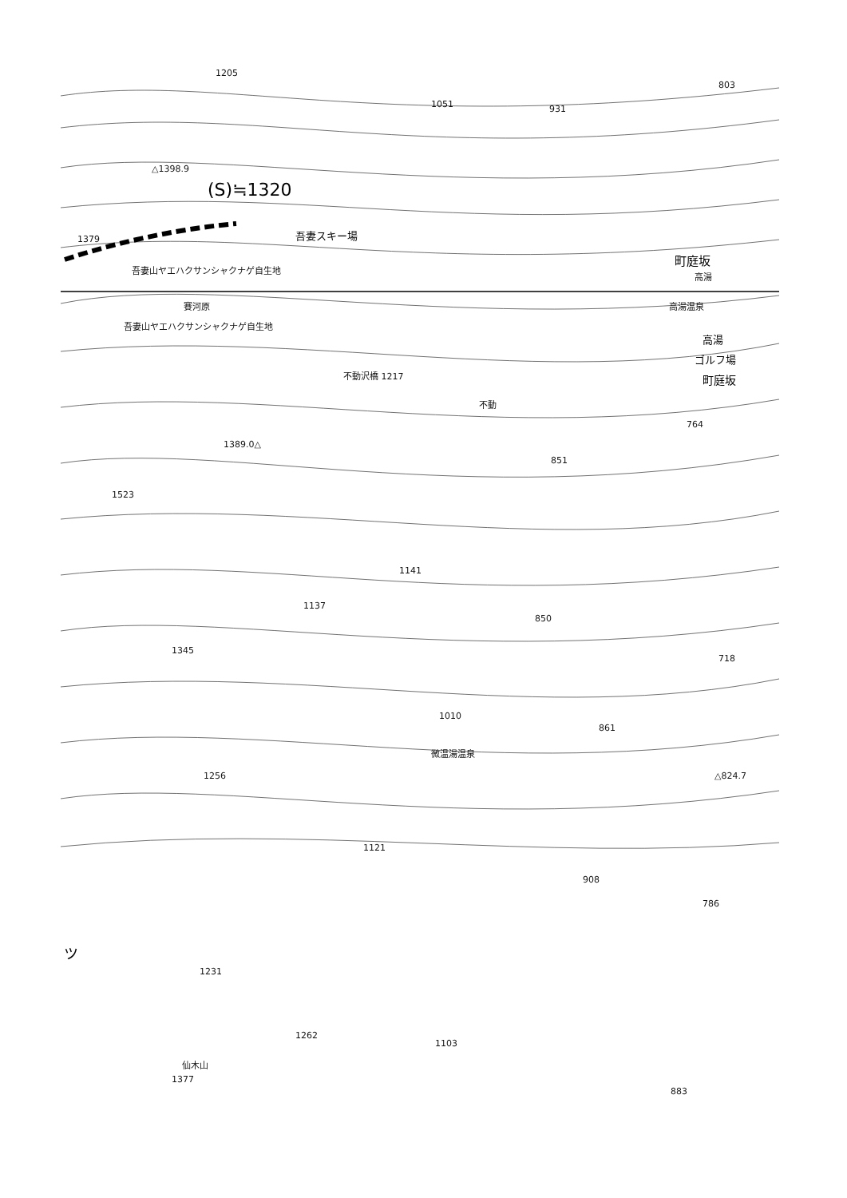1205
1051 931
803
△1398.9
(S)≒1320
1379 吾妻スキー場
吾妻山ヤエハクサンシャクナゲ自生地
町庭坂
高湯
賽河原
吾妻山ヤエハクサンシャクナゲ自生地
高湯温泉
高湯
ゴルフ場
町庭坂
不動沢橋 1217
不動
1389.0△
764
851
1523
1137
1141
850
1345
718
1010
861
微温湯温泉
1256 △824.7
1121
908
786
1231
ツ
1262
1103
仙木山
1377
883